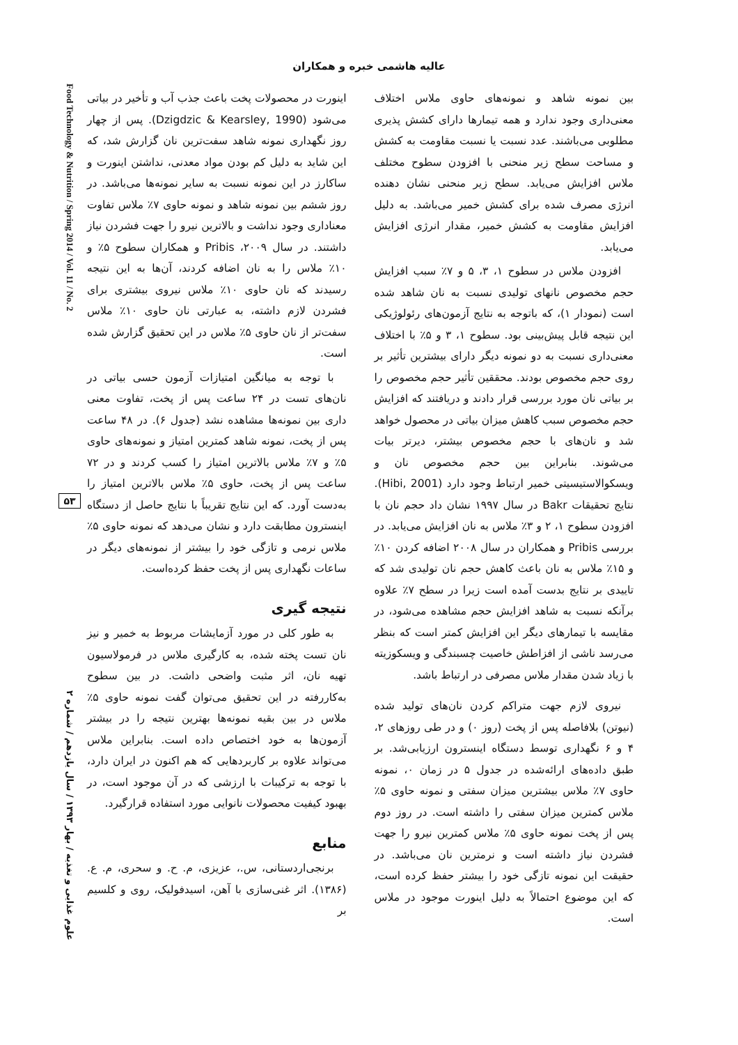عالیه هاشمی خبره و همکاران
Food Technology & Nutrition / Spring 2014 / Vol. 11 / No. 2
۵۳
علوم غذایی و تغذیه / بهار ۱۳۹۳ / سال یازدهم / شماره ۲
بین نمونه شاهد و نمونه‌های حاوی ملاس اختلاف معنی‌داری وجود ندارد و همه تیمارها دارای کشش پذیری مطلوبی می‌باشند. عدد نسبت یا نسبت مقاومت به کشش و مساحت سطح زیر منحنی با افزودن سطوح مختلف ملاس افزایش می‌یابد. سطح زیر منحنی نشان دهنده انرژی مصرف شده برای کشش خمیر می‌باشد. به دلیل افزایش مقاومت به کشش خمیر، مقدار انرژی افزایش می‌یابد.
افزودن ملاس در سطوح ۱، ۳، ۵ و ۷٪ سبب افزایش حجم مخصوص نانهای تولیدی نسبت به نان شاهد شده است (نمودار ۱)، که باتوجه به نتایج آزمون‌های رئولوژیکی این نتیجه قابل پیش‌بینی بود. سطوح ۱، ۳ و ۵٪ با اختلاف معنی‌داری نسبت به دو نمونه دیگر دارای بیشترین تأثیر بر روی حجم مخصوص بودند. محققین تأثیر حجم مخصوص را بر بیاتی نان مورد بررسی قرار دادند و دریافتند که افزایش حجم مخصوص سبب کاهش میزان بیاتی در محصول خواهد شد و نان‌های با حجم مخصوص بیشتر، دیرتر بیات می‌شوند. بنابراین بین حجم مخصوص نان و ویسکوالاستیسیتی خمیر ارتباط وجود دارد (Hibi, 2001). نتایج تحقیقات Bakr در سال ۱۹۹۷ نشان داد حجم نان با افزودن سطوح ۱، ۲ و ۳٪ ملاس به نان افزایش می‌یابد. در بررسی Pribis و همکاران در سال ۲۰۰۸ اضافه کردن ۱۰٪ و ۱۵٪ ملاس به نان باعث کاهش حجم نان تولیدی شد که تاییدی بر نتایج بدست آمده است زیرا در سطح ۷٪ علاوه برآنکه نسبت به شاهد افزایش حجم مشاهده می‌شود، در مقایسه با تیمارهای دیگر این افزایش کمتر است که بنظر می‌رسد ناشی از افزاطش خاصیت چسبندگی و ویسکوزیته با زیاد شدن مقدار ملاس مصرفی در ارتباط باشد.
نیروی لازم جهت متراکم کردن نان‌های تولید شده (نیوتن) بلافاصله پس از پخت (روز ۰) و در طی روزهای ۲، ۴ و ۶ نگهداری توسط دستگاه اینسترون ارزیابی‌شد. بر طبق داده‌های ارائه‌شده در جدول ۵ در زمان ۰، نمونه حاوی ۷٪ ملاس بیشترین میزان سفتی و نمونه حاوی ۵٪ ملاس کمترین میزان سفتی را داشته است. در روز دوم پس از پخت نمونه حاوی ۵٪ ملاس کمترین نیرو را جهت فشردن نیاز داشته است و نرمترین نان می‌باشد. در حقیقت این نمونه تازگی خود را بیشتر حفظ کرده است، که این موضوع احتمالاً به دلیل اینورت موجود در ملاس است.
اینورت در محصولات پخت باعث جذب آب و تأخیر در بیاتی می‌شود (Dzigdzic & Kearsley, 1990). پس از چهار روز نگهداری نمونه شاهد سفت‌ترین نان گزارش شد، که این شاید به دلیل کم بودن مواد معدنی، نداشتن اینورت و ساکارز در این نمونه نسبت به سایر نمونه‌ها می‌باشد. در روز ششم بین نمونه شاهد و نمونه حاوی ۷٪ ملاس تفاوت معناداری وجود نداشت و بالاترین نیرو را جهت فشردن نیاز داشتند. در سال ۲۰۰۹، Pribis و همکاران سطوح ۵٪ و ۱۰٪ ملاس را به نان اضافه کردند، آن‌ها به این نتیجه رسیدند که نان حاوی ۱۰٪ ملاس نیروی بیشتری برای فشردن لازم داشته، به عبارتی نان حاوی ۱۰٪ ملاس سفت‌تر از نان حاوی ۵٪ ملاس در این تحقیق گزارش شده است.
با توجه به میانگین امتیازات آزمون حسی بیاتی در نان‌های تست در ۲۴ ساعت پس از پخت، تفاوت معنی داری بین نمونه‌ها مشاهده نشد (جدول ۶). در ۴۸ ساعت پس از پخت، نمونه شاهد کمترین امتیاز و نمونه‌های حاوی ۵٪ و ۷٪ ملاس بالاترین امتیاز را کسب کردند و در ۷۲ ساعت پس از پخت، حاوی ۵٪ ملاس بالاترین امتیاز را به‌دست آورد. که این نتایج تقریباً با نتایج حاصل از دستگاه اینسترون مطابقت دارد و نشان می‌دهد که نمونه حاوی ۵٪ ملاس نرمی و تازگی خود را بیشتر از نمونه‌های دیگر در ساعات نگهداری پس از پخت حفظ کرده‌است.
نتیجه گیری
به طور کلی در مورد آزمایشات مربوط به خمیر و نیز نان تست پخته شده، به کارگیری ملاس در فرمولاسیون تهیه نان، اثر مثبت واضحی داشت. در بین سطوح به‌کاررفته در این تحقیق می‌توان گفت نمونه حاوی ۵٪ ملاس در بین بقیه نمونه‌ها بهترین نتیجه را در بیشتر آزمون‌ها به خود اختصاص داده است. بنابراین ملاس می‌تواند علاوه بر کاربردهایی که هم اکنون در ایران دارد، با توجه به ترکیبات با ارزشی که در آن موجود است، در بهبود کیفیت محصولات نانوایی مورد استفاده قرارگیرد.
منابع
برنجی‌اردستانی، س.، عزیزی، م. ح. و سحری، م. ع. (۱۳۸۶). اثر غنی‌سازی با آهن، اسیدفولیک، روی و کلسیم بر